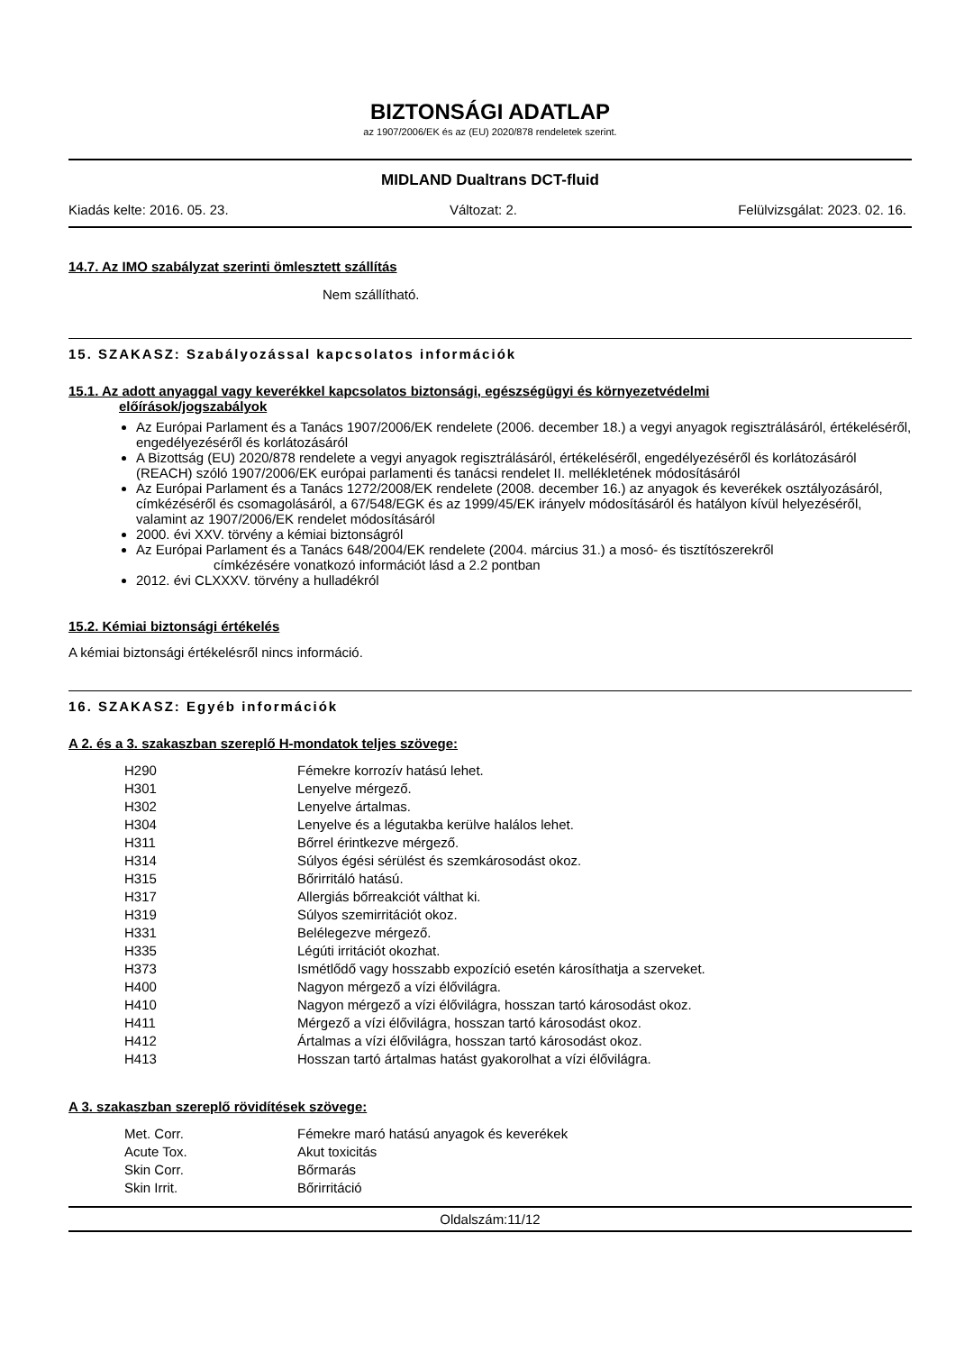BIZTONSÁGI ADATLAP
az 1907/2006/EK és az (EU) 2020/878 rendeletek szerint.
MIDLAND Dualtrans DCT-fluid
Kiadás kelte: 2016. 05. 23. Változat: 2. Felülvizsgálat: 2023. 02. 16.
14.7. Az IMO szabályzat szerinti ömlesztett szállítás
Nem szállítható.
15. SZAKASZ: Szabályozással kapcsolatos információk
15.1. Az adott anyaggal vagy keverékkel kapcsolatos biztonsági, egészségügyi és környezetvédelmi
előírások/jogszabályok
Az Európai Parlament és a Tanács 1907/2006/EK rendelete (2006. december 18.) a vegyi anyagok regisztrálásáról, értékeléséről, engedélyezéséről és korlátozásáról
A Bizottság (EU) 2020/878 rendelete a vegyi anyagok regisztrálásáról, értékeléséről, engedélyezéséről és korlátozásáról (REACH) szóló 1907/2006/EK európai parlamenti és tanácsi rendelet II. mellékletének módosításáról
Az Európai Parlament és a Tanács 1272/2008/EK rendelete (2008. december 16.) az anyagok és keverékek osztályozásáról, címkézéséről és csomagolásáról, a 67/548/EGK és az 1999/45/EK irányelv módosításáról és hatályon kívül helyezéséről, valamint az 1907/2006/EK rendelet módosításáról
2000. évi XXV. törvény a kémiai biztonságról
Az Európai Parlament és a Tanács 648/2004/EK rendelete (2004. március 31.) a mosó- és tisztítószerekről
címkézésére vonatkozó információt lásd a 2.2 pontban
2012. évi CLXXXV. törvény a hulladékról
15.2. Kémiai biztonsági értékelés
A kémiai biztonsági értékelésről nincs információ.
16. SZAKASZ: Egyéb információk
A 2. és a 3. szakaszban szereplő H-mondatok teljes szövege:
| H290 | Fémekre korrozív hatású lehet. |
| H301 | Lenyelve mérgező. |
| H302 | Lenyelve ártalmas. |
| H304 | Lenyelve és a légutakba kerülve halálos lehet. |
| H311 | Bőrrel érintkezve mérgező. |
| H314 | Súlyos égési sérülést és szemkárosodást okoz. |
| H315 | Bőrirritáló hatású. |
| H317 | Allergiás bőrreakciót válthat ki. |
| H319 | Súlyos szemirritációt okoz. |
| H331 | Belélegezve mérgező. |
| H335 | Légúti irritációt okozhat. |
| H373 | Ismétlődő vagy hosszabb expozíció esetén károsíthatja a szerveket. |
| H400 | Nagyon mérgező a vízi élővilágra. |
| H410 | Nagyon mérgező a vízi élővilágra, hosszan tartó károsodást okoz. |
| H411 | Mérgező a vízi élővilágra, hosszan tartó károsodást okoz. |
| H412 | Ártalmas a vízi élővilágra, hosszan tartó károsodást okoz. |
| H413 | Hosszan tartó ártalmas hatást gyakorolhat a vízi élővilágra. |
A 3. szakaszban szereplő rövidítések szövege:
| Met. Corr. | Fémekre maró hatású anyagok és keverékek |
| Acute Tox. | Akut toxicitás |
| Skin Corr. | Bőrmarás |
| Skin Irrit. | Bőrirritáció |
Oldalszám:11/12